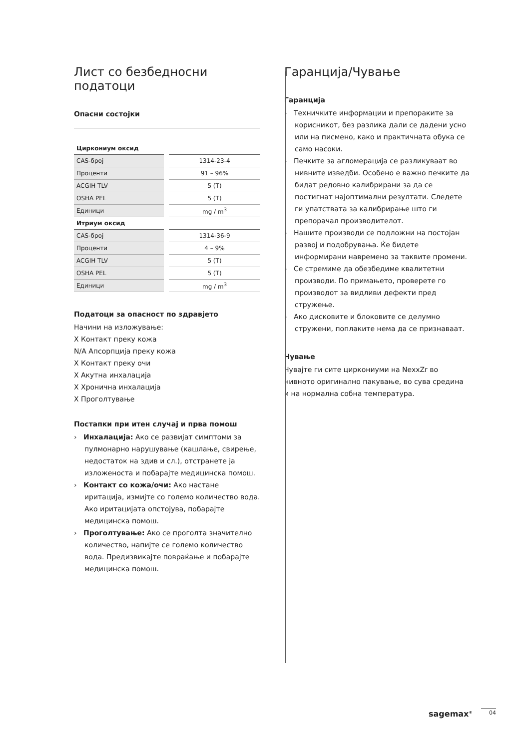Лист со безбедносни податоци
Опасни состојки
| Циркониум оксид | |
| CAS-број | 1314-23-4 |
| Проценти | 91 – 96% |
| ACGIH TLV | 5 (T) |
| OSHA PEL | 5 (T) |
| Единици | mg / m<sup>3</sup> |
| Итриум оксид | |
| CAS-број | 1314-36-9 |
| Проценти | 4 – 9% |
| ACGIH TLV | 5 (T) |
| OSHA PEL | 5 (T) |
| Единици | mg / m<sup>3</sup> |
Податоци за опасност по здравјето
Начини на изложување:
X Контакт преку кожа
N/A Апсорпција преку кожа
X Контакт преку очи
X Акутна инхалација
X Хронична инхалација
X Проголтување
Постапки при итен случај и прва помош
› Инхалација: Ако се развијат симптоми за пулмонарно нарушување (кашлање, свирење, недостаток на здив и сл.), отстранете ја изложеноста и побарајте медицинска помош.
› Контакт со кожа/очи: Ако настане иритација, измијте со големо количество вода. Ако иритацијата опстојува, побарајте медицинска помош.
› Проголтување: Ако се проголта значително количество, напијте се големо количество вода. Предизвикајте повраќање и побарајте медицинска помош.
Гаранција/Чување
Гаранција
› Техничките информации и препораките за корисникот, без разлика дали се дадени усно или на писмено, како и практичната обука се само насоки.
› Печките за агломерација се разликуваат во нивните изведби. Особено е важно печките да бидат редовно калибрирани за да се постигнат најоптимални резултати. Следете ги упатствата за калибрирање што ги препорачал производителот.
› Нашите производи се подложни на постојан развој и подобрувања. Ќе бидете информирани навремено за таквите промени.
› Се стремиме да обезбедиме квалитетни производи. По примањето, проверете го производот за видливи дефекти пред стружење.
› Ако дисковите и блоковите се делумно стружени, поплаките нема да се признаваат.
Чување
Чувајте ги сите циркониуми на NexxZr во нивното оригинално пакување, во сува средина и на нормална собна температура.
sagemax<sup>®</sup> 04